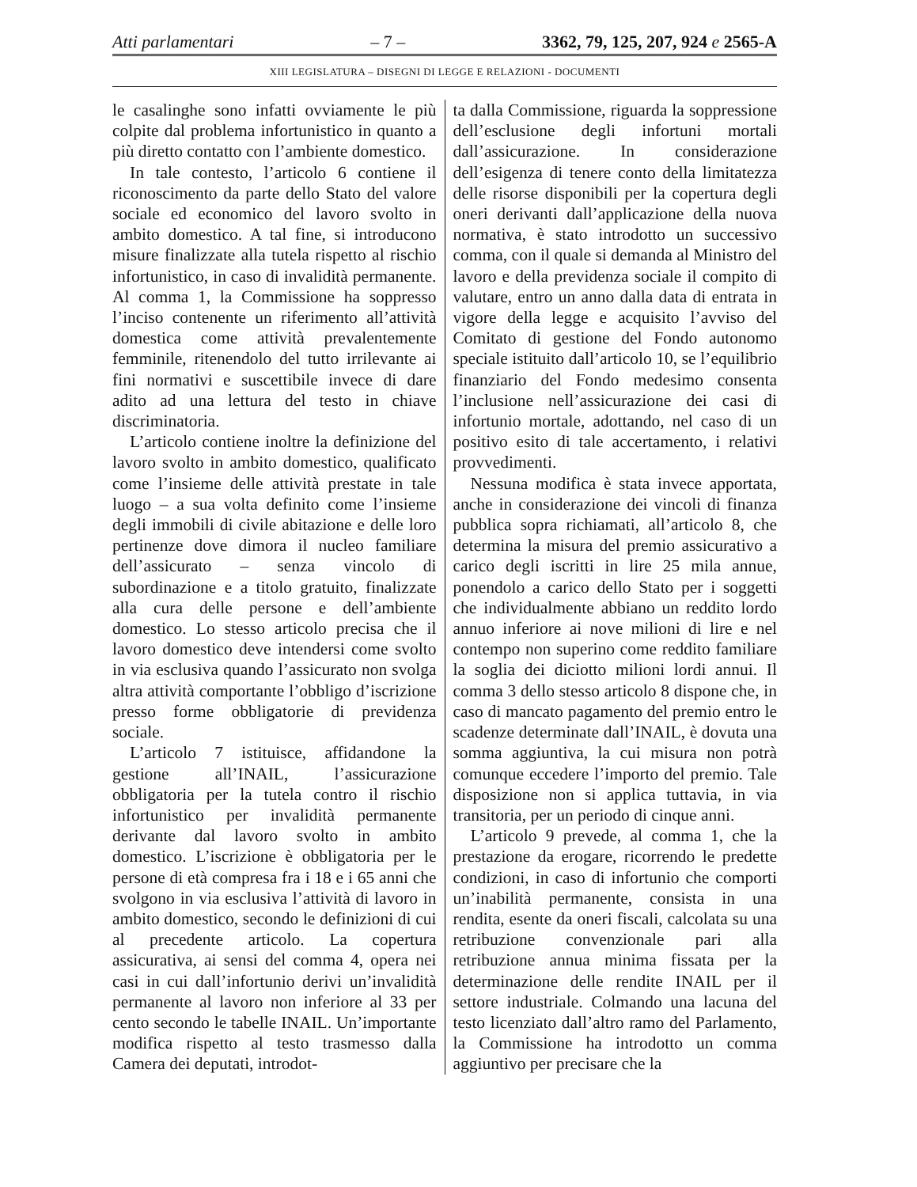Atti parlamentari – 7 – 3362, 79, 125, 207, 924 e 2565-A
XIII LEGISLATURA – DISEGNI DI LEGGE E RELAZIONI - DOCUMENTI
le casalinghe sono infatti ovviamente le più colpite dal problema infortunistico in quanto a più diretto contatto con l’ambiente domestico.
In tale contesto, l’articolo 6 contiene il riconoscimento da parte dello Stato del valore sociale ed economico del lavoro svolto in ambito domestico. A tal fine, si introducono misure finalizzate alla tutela rispetto al rischio infortunistico, in caso di invalidità permanente. Al comma 1, la Commissione ha soppresso l’inciso contenente un riferimento all’attività domestica come attività prevalentemente femminile, ritenendolo del tutto irrilevante ai fini normativi e suscettibile invece di dare adito ad una lettura del testo in chiave discriminatoria.
L’articolo contiene inoltre la definizione del lavoro svolto in ambito domestico, qualificato come l’insieme delle attività prestate in tale luogo – a sua volta definito come l’insieme degli immobili di civile abitazione e delle loro pertinenze dove dimora il nucleo familiare dell’assicurato – senza vincolo di subordinazione e a titolo gratuito, finalizzate alla cura delle persone e dell’ambiente domestico. Lo stesso articolo precisa che il lavoro domestico deve intendersi come svolto in via esclusiva quando l’assicurato non svolga altra attività comportante l’obbligo d’iscrizione presso forme obbligatorie di previdenza sociale.
L’articolo 7 istituisce, affidandone la gestione all’INAIL, l’assicurazione obbligatoria per la tutela contro il rischio infortunistico per invalidità permanente derivante dal lavoro svolto in ambito domestico. L’iscrizione è obbligatoria per le persone di età compresa fra i 18 e i 65 anni che svolgono in via esclusiva l’attività di lavoro in ambito domestico, secondo le definizioni di cui al precedente articolo. La copertura assicurativa, ai sensi del comma 4, opera nei casi in cui dall’infortunio derivi un’invalidità permanente al lavoro non inferiore al 33 per cento secondo le tabelle INAIL. Un’importante modifica rispetto al testo trasmesso dalla Camera dei deputati, introdot-
ta dalla Commissione, riguarda la soppressione dell’esclusione degli infortuni mortali dall’assicurazione. In considerazione dell’esigenza di tenere conto della limitatezza delle risorse disponibili per la copertura degli oneri derivanti dall’applicazione della nuova normativa, è stato introdotto un successivo comma, con il quale si demanda al Ministro del lavoro e della previdenza sociale il compito di valutare, entro un anno dalla data di entrata in vigore della legge e acquisito l’avviso del Comitato di gestione del Fondo autonomo speciale istituito dall’articolo 10, se l’equilibrio finanziario del Fondo medesimo consenta l’inclusione nell’assicurazione dei casi di infortunio mortale, adottando, nel caso di un positivo esito di tale accertamento, i relativi provvedimenti.
Nessuna modifica è stata invece apportata, anche in considerazione dei vincoli di finanza pubblica sopra richiamati, all’articolo 8, che determina la misura del premio assicurativo a carico degli iscritti in lire 25 mila annue, ponendolo a carico dello Stato per i soggetti che individualmente abbiano un reddito lordo annuo inferiore ai nove milioni di lire e nel contempo non superino come reddito familiare la soglia dei diciotto milioni lordi annui. Il comma 3 dello stesso articolo 8 dispone che, in caso di mancato pagamento del premio entro le scadenze determinate dall’INAIL, è dovuta una somma aggiuntiva, la cui misura non potrà comunque eccedere l’importo del premio. Tale disposizione non si applica tuttavia, in via transitoria, per un periodo di cinque anni.
L’articolo 9 prevede, al comma 1, che la prestazione da erogare, ricorrendo le predette condizioni, in caso di infortunio che comporti un’inabilità permanente, consista in una rendita, esente da oneri fiscali, calcolata su una retribuzione convenzionale pari alla retribuzione annua minima fissata per la determinazione delle rendite INAIL per il settore industriale. Colmando una lacuna del testo licenziato dall’altro ramo del Parlamento, la Commissione ha introdotto un comma aggiuntivo per precisare che la